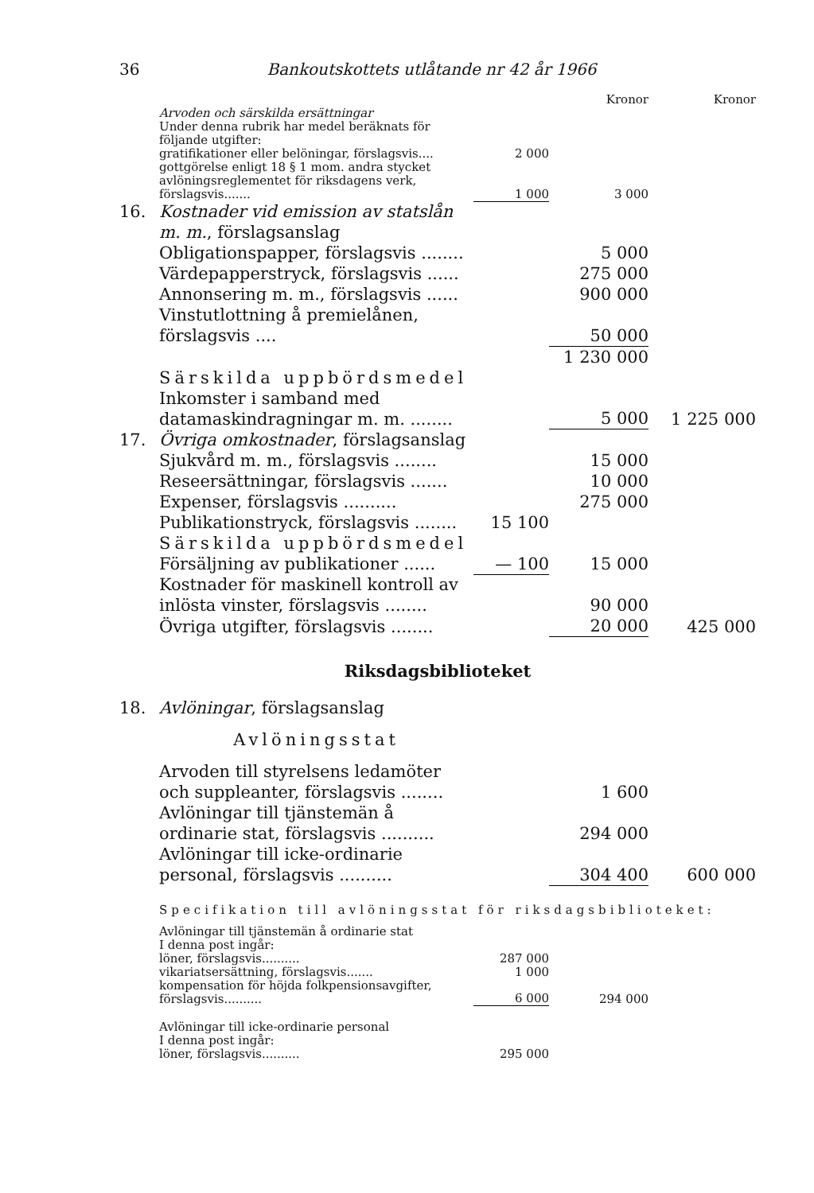36 Bankoutskottets utlåtande nr 42 år 1966
| | | | Kronor | Kronor |
| | Arvoden och särskilda ersättningar | | | |
| | Under denna rubrik har medel beräknats för följande utgifter: | | | |
| | gratifikationer eller belöningar, förslagsvis.... | 2 000 | | |
| | gottgörelse enligt 18 § 1 mom. andra stycket avlöningsreglementet för riksdagens verk, förslagsvis....... | 1 000 | 3 000 | |
| 16. | Kostnader vid emission av statslån m. m. , förslagsanslag | | | |
| | Obligationspapper, förslagsvis ........ | | 5 000 | |
| | Värdepapperstryck, förslagsvis ...... | | 275 000 | |
| | Annonsering m. m., förslagsvis ...... | | 900 000 | |
| | Vinstutlottning å premielånen, förslagsvis .... | | 50 000 | |
| | | | 1 230 000 | |
| | Särskilda uppbördsmedel | | | |
| | Inkomster i samband med datamaskindragningar m. m. ........ | | 5 000 | 1 225 000 |
| 17. | Övriga omkostnader , förslagsanslag | | | |
| | Sjukvård m. m., förslagsvis ........ | | 15 000 | |
| | Reseersättningar, förslagsvis ....... | | 10 000 | |
| | Expenser, förslagsvis .......... | | 275 000 | |
| | Publikationstryck, förslagsvis ........ | 15 100 | | |
| | Särskilda uppbördsmedel | | | |
| | Försäljning av publikationer ...... | — 100 | 15 000 | |
| | Kostnader för maskinell kontroll av inlösta vinster, förslagsvis ........ | | 90 000 | |
| | Övriga utgifter, förslagsvis ........ | | 20 000 | 425 000 |
| Riksdagsbiblioteket | | | | |
| 18. | Avlöningar , förslagsanslag | | | |
| | Avlöningsstat | | | |
| | Arvoden till styrelsens ledamöter och suppleanter, förslagsvis ........ | | 1 600 | |
| | Avlöningar till tjänstemän å ordinarie stat, förslagsvis .......... | | 294 000 | |
| | Avlöningar till icke-ordinarie personal, förslagsvis .......... | | 304 400 | 600 000 |
| | Specifikation till avlöningsstat för riksdagsbiblioteket: | | | |
| | Avlöningar till tjänstemän å ordinarie stat I denna post ingår: | | | |
| | löner, förslagsvis.......... | 287 000 | | |
| | vikariatsersättning, förslagsvis....... | 1 000 | | |
| | kompensation för höjda folkpensionsavgifter, förslagsvis.......... | 6 000 | 294 000 | |
| | Avlöningar till icke-ordinarie personal I denna post ingår: | | | |
| | löner, förslagsvis.......... | 295 000 | | |